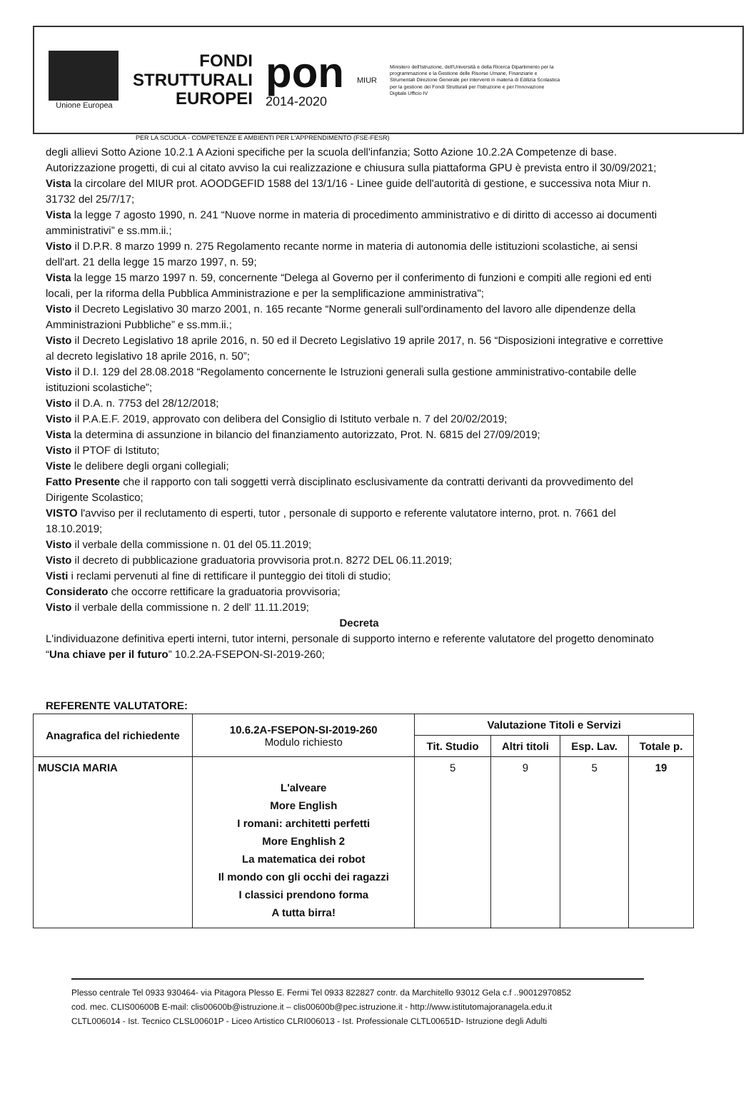Unione Europea
FONDI
STRUTTURALI
EUROPEI
pon
2014-2020
MIUR
Ministero dell'Istruzione, dell'Università e della Ricerca Dipartimento per la programmazione e la Gestione delle Risorse Umane, Finanziarie e Strumentali Direzione Generale per interventi in materia di Edilizia Scolastica per la gestione dei Fondi Strutturali per l'Istruzione e per l'Innovazione Digitale Ufficio IV
PER LA SCUOLA - COMPETENZE E AMBIENTI PER L'APPRENDIMENTO (FSE-FESR)
degli allievi Sotto Azione 10.2.1 A Azioni specifiche per la scuola dell'infanzia; Sotto Azione 10.2.2A Competenze di base. Autorizzazione progetti, di cui al citato avviso la cui realizzazione e chiusura sulla piattaforma GPU è prevista entro il 30/09/2021;
Vista la circolare del MIUR prot. AOODGEFID 1588 del 13/1/16 - Linee guide dell'autorità di gestione, e successiva nota Miur n. 31732 del 25/7/17;
Vista la legge 7 agosto 1990, n. 241 “Nuove norme in materia di procedimento amministrativo e di diritto di accesso ai documenti amministrativi” e ss.mm.ii.;
Visto il D.P.R. 8 marzo 1999 n. 275 Regolamento recante norme in materia di autonomia delle istituzioni scolastiche, ai sensi dell'art. 21 della legge 15 marzo 1997, n. 59;
Vista la legge 15 marzo 1997 n. 59, concernente “Delega al Governo per il conferimento di funzioni e compiti alle regioni ed enti locali, per la riforma della Pubblica Amministrazione e per la semplificazione amministrativa";
Visto il Decreto Legislativo 30 marzo 2001, n. 165 recante “Norme generali sull'ordinamento del lavoro alle dipendenze della Amministrazioni Pubbliche” e ss.mm.ii.;
Visto il Decreto Legislativo 18 aprile 2016, n. 50 ed il Decreto Legislativo 19 aprile 2017, n. 56 “Disposizioni integrative e correttive al decreto legislativo 18 aprile 2016, n. 50”;
Visto il D.I. 129 del 28.08.2018 “Regolamento concernente le Istruzioni generali sulla gestione amministrativo-contabile delle istituzioni scolastiche”;
Visto il D.A. n. 7753 del 28/12/2018;
Visto il P.A.E.F. 2019, approvato con delibera del Consiglio di Istituto verbale n. 7 del 20/02/2019;
Vista la determina di assunzione in bilancio del finanziamento autorizzato, Prot. N. 6815 del 27/09/2019;
Visto il PTOF di Istituto;
Viste le delibere degli organi collegiali;
Fatto Presente che il rapporto con tali soggetti verrà disciplinato esclusivamente da contratti derivanti da provvedimento del Dirigente Scolastico;
VISTO l'avviso per il reclutamento di esperti, tutor , personale di supporto e referente valutatore interno, prot. n. 7661 del 18.10.2019;
Visto il verbale della commissione n. 01 del 05.11.2019;
Visto il decreto di pubblicazione graduatoria provvisoria prot.n. 8272 DEL 06.11.2019;
Visti i reclami pervenuti al fine di rettificare il punteggio dei titoli di studio;
Considerato che occorre rettificare la graduatoria provvisoria;
Visto il verbale della commissione n. 2 dell' 11.11.2019;
Decreta
L'individuazone definitiva eperti interni, tutor interni, personale di supporto interno e referente valutatore del progetto denominato “Una chiave per il futuro” 10.2.2A-FSEPON-SI-2019-260;
REFERENTE VALUTATORE:
| Anagrafica del richiedente | 10.6.2A-FSEPON-SI-2019-260 Modulo richiesto | Valutazione Titoli e Servizi | | | |
| --- | --- | --- | --- | --- | --- |
| | | Tit. Studio | Altri titoli | Esp. Lav. | Totale p. |
| MUSCIA MARIA | L'alveare More English I romani: architetti perfetti More Enghlish 2 La matematica dei robot Il mondo con gli occhi dei ragazzi I classici prendono forma A tutta birra! | 5 | 9 | 5 | 19 |
Plesso centrale Tel 0933 930464- via Pitagora Plesso E. Fermi Tel 0933 822827 contr. da Marchitello 93012 Gela c.f ..90012970852
cod. mec. CLIS00600B E-mail: clis00600b@istruzione.it – clis00600b@pec.istruzione.it - http://www.istitutomajoranagela.edu.it
CLTL006014 - Ist. Tecnico CLSL00601P - Liceo Artistico CLRI006013 - Ist. Professionale CLTL00651D- Istruzione degli Adulti